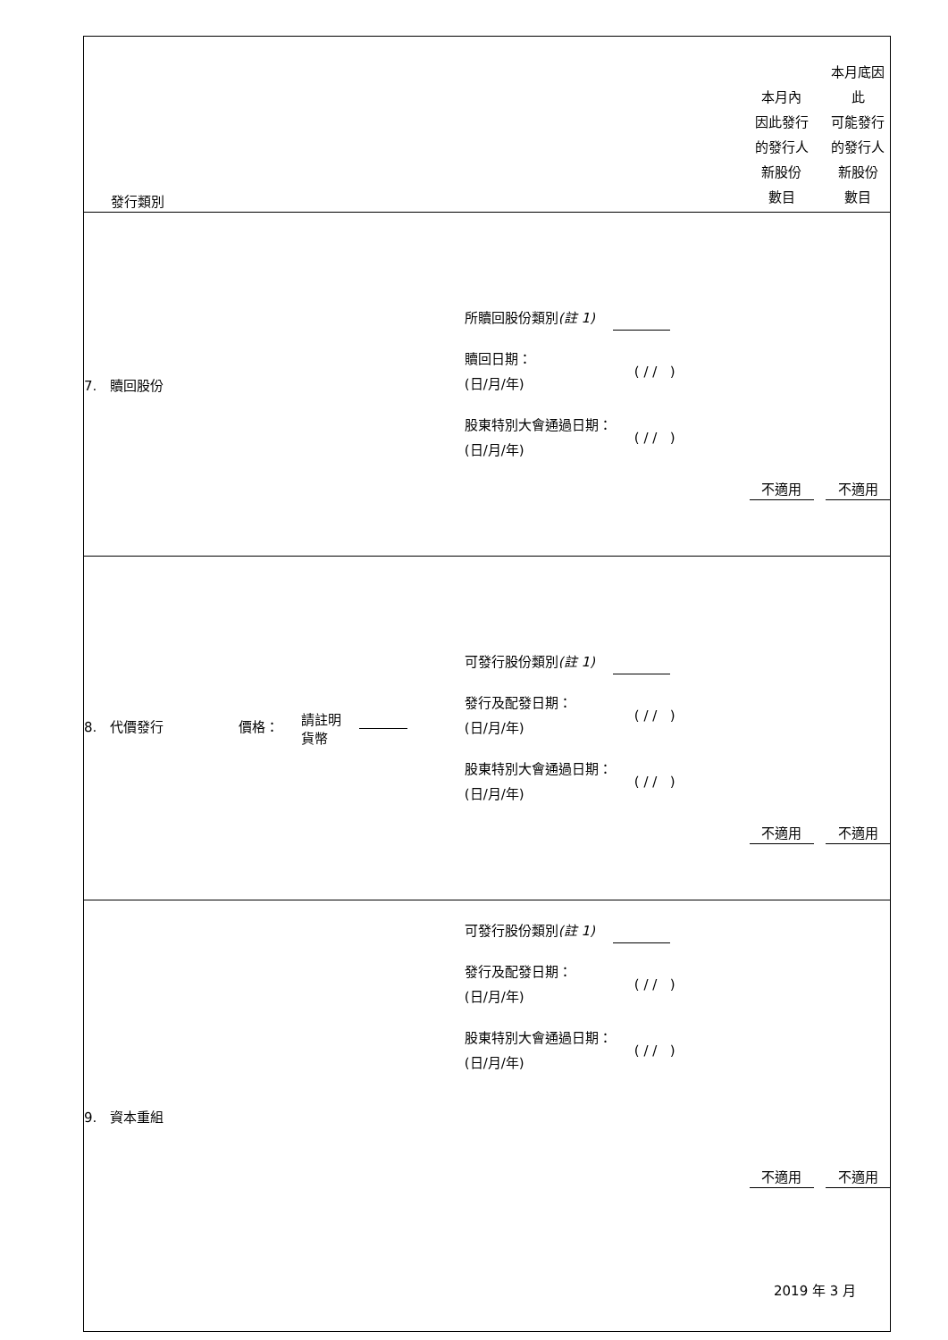| 發行類別 | | 本月內 因此發行 的發行人 新股份 數目 | 本月底因此 可能發行 的發行人 新股份 數目 |
| 7. 贖回股份 | 所贖回股份類別 (註 1) 贖回日期： (日/月/年) ( / / ) 股東特別大會通過日期： (日/月/年) ( / / ) | 不適用 | 不適用 |
| 8. 代價發行 價格： 請註明 貨幣 | 可發行股份類別 (註 1) 發行及配發日期： (日/月/年) ( / / ) 股東特別大會通過日期： (日/月/年) ( / / ) | 不適用 | 不適用 |
| 9. 資本重組 | 可發行股份類別 (註 1) 發行及配發日期： (日/月/年) ( / / ) 股東特別大會通過日期： (日/月/年) ( / / ) | 不適用 | 不適用 |
2019 年 3 月